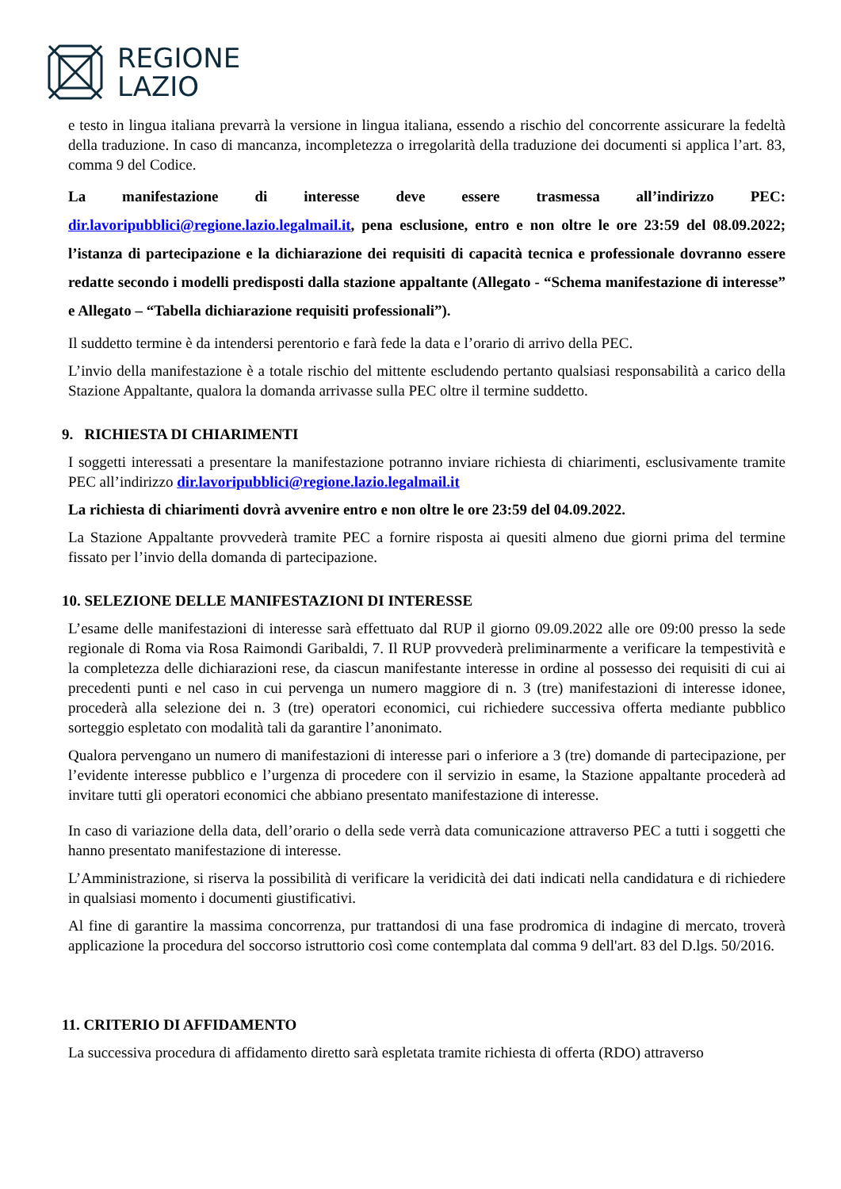REGIONE
LAZIO
e testo in lingua italiana prevarrà la versione in lingua italiana, essendo a rischio del concorrente assicurare la fedeltà della traduzione. In caso di mancanza, incompletezza o irregolarità della traduzione dei documenti si applica l’art. 83, comma 9 del Codice.
La manifestazione di interesse deve essere trasmessa all’indirizzo PEC: dir.lavoripubblici@regione.lazio.legalmail.it, pena esclusione, entro e non oltre le ore 23:59 del 08.09.2022; l’istanza di partecipazione e la dichiarazione dei requisiti di capacità tecnica e professionale dovranno essere redatte secondo i modelli predisposti dalla stazione appaltante (Allegato - “Schema manifestazione di interesse” e Allegato – “Tabella dichiarazione requisiti professionali”).
Il suddetto termine è da intendersi perentorio e farà fede la data e l’orario di arrivo della PEC.
L’invio della manifestazione è a totale rischio del mittente escludendo pertanto qualsiasi responsabilità a carico della Stazione Appaltante, qualora la domanda arrivasse sulla PEC oltre il termine suddetto.
9. RICHIESTA DI CHIARIMENTI
I soggetti interessati a presentare la manifestazione potranno inviare richiesta di chiarimenti, esclusivamente tramite PEC all’indirizzo dir.lavoripubblici@regione.lazio.legalmail.it
La richiesta di chiarimenti dovrà avvenire entro e non oltre le ore 23:59 del 04.09.2022.
La Stazione Appaltante provvederà tramite PEC a fornire risposta ai quesiti almeno due giorni prima del termine fissato per l’invio della domanda di partecipazione.
10. SELEZIONE DELLE MANIFESTAZIONI DI INTERESSE
L’esame delle manifestazioni di interesse sarà effettuato dal RUP il giorno 09.09.2022 alle ore 09:00 presso la sede regionale di Roma via Rosa Raimondi Garibaldi, 7. Il RUP provvederà preliminarmente a verificare la tempestività e la completezza delle dichiarazioni rese, da ciascun manifestante interesse in ordine al possesso dei requisiti di cui ai precedenti punti e nel caso in cui pervenga un numero maggiore di n. 3 (tre) manifestazioni di interesse idonee, procederà alla selezione dei n. 3 (tre) operatori economici, cui richiedere successiva offerta mediante pubblico sorteggio espletato con modalità tali da garantire l’anonimato.
Qualora pervengano un numero di manifestazioni di interesse pari o inferiore a 3 (tre) domande di partecipazione, per l’evidente interesse pubblico e l’urgenza di procedere con il servizio in esame, la Stazione appaltante procederà ad invitare tutti gli operatori economici che abbiano presentato manifestazione di interesse.
In caso di variazione della data, dell’orario o della sede verrà data comunicazione attraverso PEC a tutti i soggetti che hanno presentato manifestazione di interesse.
L’Amministrazione, si riserva la possibilità di verificare la veridicità dei dati indicati nella candidatura e di richiedere in qualsiasi momento i documenti giustificativi.
Al fine di garantire la massima concorrenza, pur trattandosi di una fase prodromica di indagine di mercato, troverà applicazione la procedura del soccorso istruttorio così come contemplata dal comma 9 dell'art. 83 del D.lgs. 50/2016.
11. CRITERIO DI AFFIDAMENTO
La successiva procedura di affidamento diretto sarà espletata tramite richiesta di offerta (RDO) attraverso